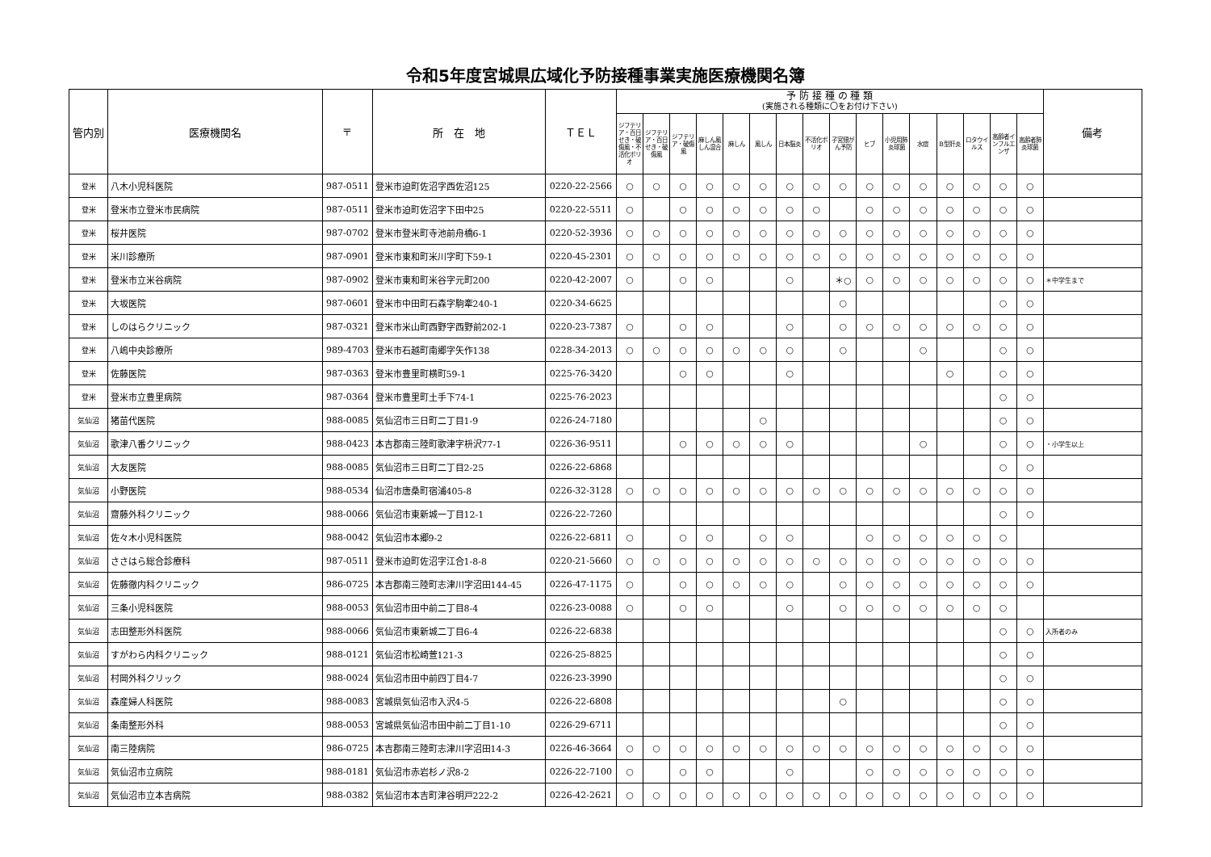令和5年度宮城県広域化予防接種事業実施医療機関名簿
| 管内別 | 医療機関名 | 〒 | 所 在 地 | ＴＥＬ | 予 防 接 種 の 種 類 (実施される種類に〇をお付け下さい) | | | | | | | | | | | | | | | | 備考 |
| --- | --- | --- | --- | --- | --- | --- | --- | --- | --- | --- | --- | --- | --- | --- | --- | --- | --- | --- | --- | --- | --- |
| | | | | | ジフテリア・百日せき・破傷風・不活化ポリオ | ジフテリア・百日せき・破傷風 | ジフテリア・破傷風 | 麻しん風しん混合 | 麻しん | 風しん | 日本脳炎 | 不活化ポリオ | 子宮頸がん予防 | ヒブ | 小児用肺炎球菌 | 水痘 | B型肝炎 | ロタウイルス | 高齢者インフルエンザ | 高齢者肺炎球菌 | |
| 登米 | 八木小児科医院 | 987-0511 | 登米市迫町佐沼字西佐沼125 | 0220-22-2566 | ○ | ○ | ○ | ○ | ○ | ○ | ○ | ○ | ○ | ○ | ○ | ○ | ○ | ○ | ○ | ○ | |
| 登米 | 登米市立登米市民病院 | 987-0511 | 登米市迫町佐沼字下田中25 | 0220-22-5511 | ○ | | ○ | ○ | ○ | ○ | ○ | ○ | | ○ | ○ | ○ | ○ | ○ | ○ | ○ | |
| 登米 | 桜井医院 | 987-0702 | 登米市登米町寺池前舟橋6-1 | 0220-52-3936 | ○ | ○ | ○ | ○ | ○ | ○ | ○ | ○ | ○ | ○ | ○ | ○ | ○ | ○ | ○ | ○ | |
| 登米 | 米川診療所 | 987-0901 | 登米市東和町米川字町下59-1 | 0220-45-2301 | ○ | ○ | ○ | ○ | ○ | ○ | ○ | ○ | ○ | ○ | ○ | ○ | ○ | ○ | ○ | ○ | |
| 登米 | 登米市立米谷病院 | 987-0902 | 登米市東和町米谷字元町200 | 0220-42-2007 | ○ | | ○ | ○ | | | ○ | | ＊○ | ○ | ○ | ○ | ○ | ○ | ○ | ○ | ＊中学生まで |
| 登米 | 大坂医院 | 987-0601 | 登米市中田町石森字駒牽240-1 | 0220-34-6625 | | | | | | | | | ○ | | | | | | ○ | ○ | |
| 登米 | しのはらクリニック | 987-0321 | 登米市米山町西野字西野前202-1 | 0220-23-7387 | ○ | | ○ | ○ | | | ○ | | ○ | ○ | ○ | ○ | ○ | ○ | ○ | ○ | |
| 登米 | 八嶋中央診療所 | 989-4703 | 登米市石越町南郷字矢作138 | 0228-34-2013 | ○ | ○ | ○ | ○ | ○ | ○ | ○ | | ○ | | | ○ | | | ○ | ○ | |
| 登米 | 佐藤医院 | 987-0363 | 登米市豊里町横町59-1 | 0225-76-3420 | | | ○ | ○ | | | ○ | | | | | | ○ | | ○ | ○ | |
| 登米 | 登米市立豊里病院 | 987-0364 | 登米市豊里町土手下74-1 | 0225-76-2023 | | | | | | | | | | | | | | | ○ | ○ | |
| 気仙沼 | 猪苗代医院 | 988-0085 | 気仙沼市三日町二丁目1-9 | 0226-24-7180 | | | | | | ○ | | | | | | | | | ○ | ○ | |
| 気仙沼 | 歌津八番クリニック | 988-0423 | 本吉郡南三陸町歌津字枡沢77-1 | 0226-36-9511 | | | ○ | ○ | ○ | ○ | ○ | | | | | ○ | | | ○ | ○ | ・小学生以上 |
| 気仙沼 | 大友医院 | 988-0085 | 気仙沼市三日町二丁目2-25 | 0226-22-6868 | | | | | | | | | | | | | | | ○ | ○ | |
| 気仙沼 | 小野医院 | 988-0534 | 仙沼市唐桑町宿浦405-8 | 0226-32-3128 | ○ | ○ | ○ | ○ | ○ | ○ | ○ | ○ | ○ | ○ | ○ | ○ | ○ | ○ | ○ | ○ | |
| 気仙沼 | 齋藤外科クリニック | 988-0066 | 気仙沼市東新城一丁目12-1 | 0226-22-7260 | | | | | | | | | | | | | | | ○ | ○ | |
| 気仙沼 | 佐々木小児科医院 | 988-0042 | 気仙沼市本郷9-2 | 0226-22-6811 | ○ | | ○ | ○ | | ○ | ○ | | | ○ | ○ | ○ | ○ | ○ | ○ | | |
| 気仙沼 | ささはら総合診療科 | 987-0511 | 登米市迫町佐沼字江合1-8-8 | 0220-21-5660 | ○ | ○ | ○ | ○ | ○ | ○ | ○ | ○ | ○ | ○ | ○ | ○ | ○ | ○ | ○ | ○ | |
| 気仙沼 | 佐藤徹内科クリニック | 986-0725 | 本吉郡南三陸町志津川字沼田144-45 | 0226-47-1175 | ○ | | ○ | ○ | ○ | ○ | ○ | | ○ | ○ | ○ | ○ | ○ | ○ | ○ | ○ | |
| 気仙沼 | 三条小児科医院 | 988-0053 | 気仙沼市田中前二丁目8-4 | 0226-23-0088 | ○ | | ○ | ○ | | | ○ | | ○ | ○ | ○ | ○ | ○ | ○ | ○ | | |
| 気仙沼 | 志田整形外科医院 | 988-0066 | 気仙沼市東新城二丁目6-4 | 0226-22-6838 | | | | | | | | | | | | | | | ○ | ○ | 入所者のみ |
| 気仙沼 | すがわら内科クリニック | 988-0121 | 気仙沼市松崎萱121-3 | 0226-25-8825 | | | | | | | | | | | | | | | ○ | ○ | |
| 気仙沼 | 村岡外科クリック | 988-0024 | 気仙沼市田中前四丁目4-7 | 0226-23-3990 | | | | | | | | | | | | | | | ○ | ○ | |
| 気仙沼 | 森産婦人科医院 | 988-0083 | 宮城県気仙沼市入沢4-5 | 0226-22-6808 | | | | | | | | | ○ | | | | | | ○ | ○ | |
| 気仙沼 | 条南整形外科 | 988-0053 | 宮城県気仙沼市田中前二丁目1-10 | 0226-29-6711 | | | | | | | | | | | | | | | ○ | ○ | |
| 気仙沼 | 南三陸病院 | 986-0725 | 本吉郡南三陸町志津川字沼田14-3 | 0226-46-3664 | ○ | ○ | ○ | ○ | ○ | ○ | ○ | ○ | ○ | ○ | ○ | ○ | ○ | ○ | ○ | ○ | |
| 気仙沼 | 気仙沼市立病院 | 988-0181 | 気仙沼市赤岩杉ノ沢8-2 | 0226-22-7100 | ○ | | ○ | ○ | | | ○ | | | ○ | ○ | ○ | ○ | ○ | ○ | ○ | |
| 気仙沼 | 気仙沼市立本吉病院 | 988-0382 | 気仙沼市本吉町津谷明戸222-2 | 0226-42-2621 | ○ | ○ | ○ | ○ | ○ | ○ | ○ | ○ | ○ | ○ | ○ | ○ | ○ | ○ | ○ | ○ | |